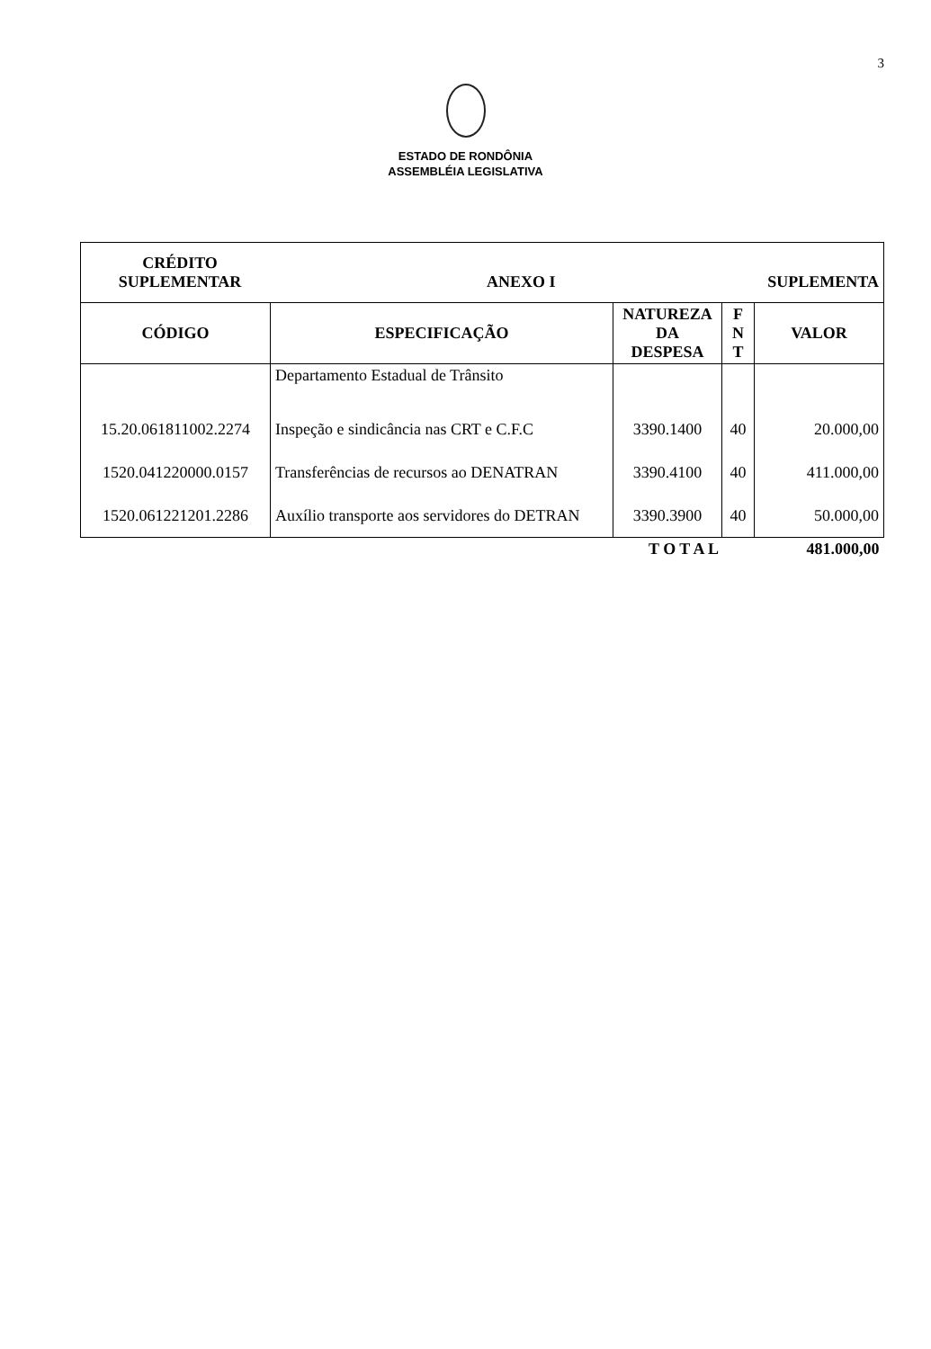3
ESTADO DE RONDÔNIA
ASSEMBLÉIA LEGISLATIVA
| CRÉDITO SUPLEMENTAR ANEXO I SUPLEMENTA | | | | |
| CÓDIGO | ESPECIFICAÇÃO | NATUREZA DA DESPESA | F N T | VALOR |
| | Departamento Estadual de Trânsito | | | |
| 15.20.061811002.2274 | Inspeção e sindicância nas CRT e C.F.C | 3390.1400 | 40 | 20.000,00 |
| 1520.041220000.0157 | Transferências de recursos ao DENATRAN | 3390.4100 | 40 | 411.000,00 |
| 1520.061221201.2286 | Auxílio transporte aos servidores do DETRAN | 3390.3900 | 40 | 50.000,00 |
| | | T O T A L | | 481.000,00 |